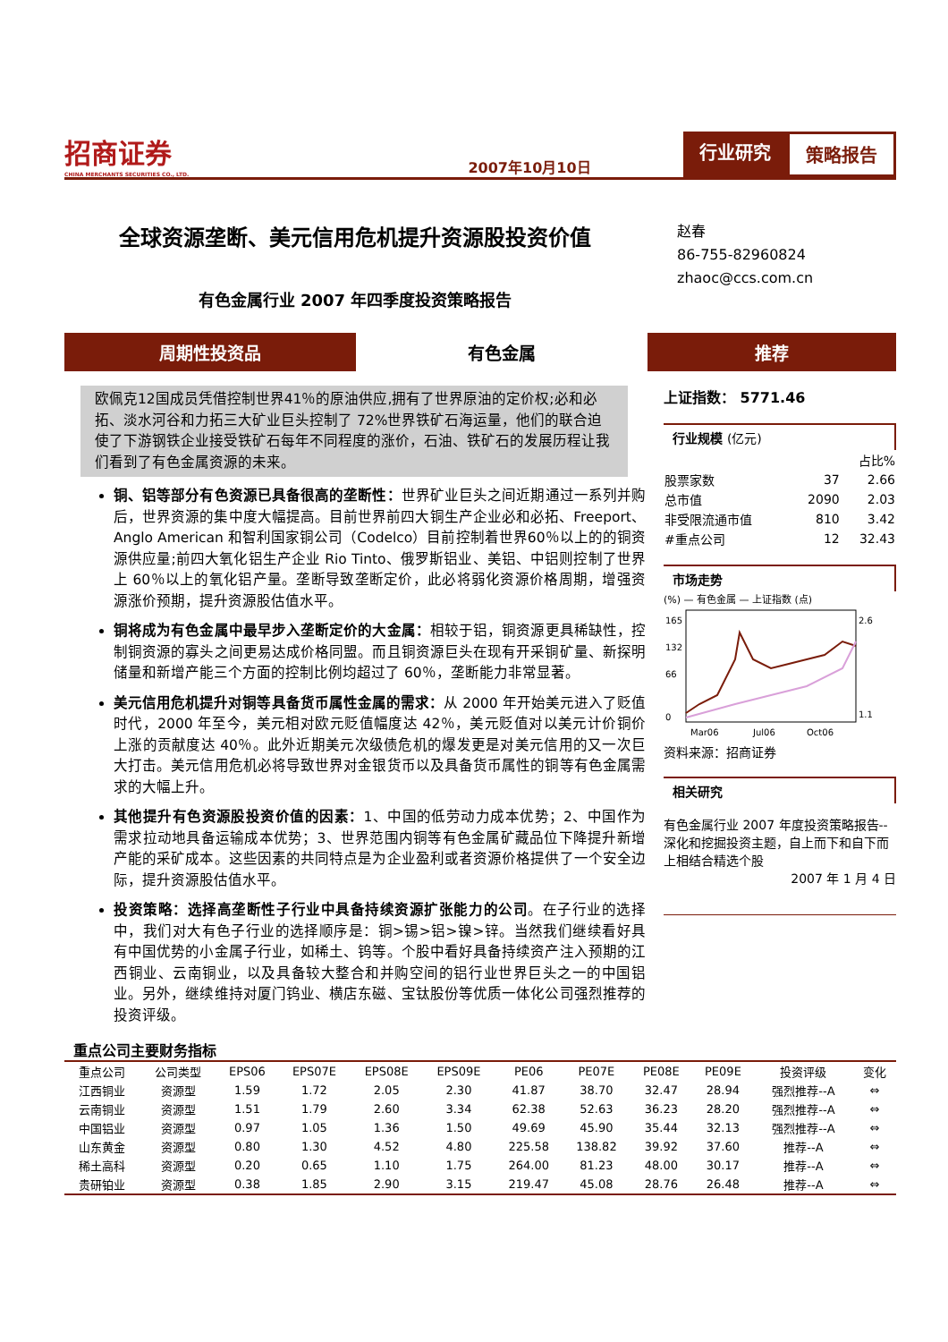招商证券
CHINA MERCHANTS SECURITIES CO., LTD.
2007年10月10日
行业研究 策略报告
全球资源垄断、美元信用危机提升资源股投资价值
有色金属行业 2007 年四季度投资策略报告
赵春
86-755-82960824
zhaoc@ccs.com.cn
周期性投资品 有色金属 推荐
欧佩克12国成员凭借控制世界41％的原油供应,拥有了世界原油的定价权;必和必拓、淡水河谷和力拓三大矿业巨头控制了 72%世界铁矿石海运量，他们的联合迫使了下游钢铁企业接受铁矿石每年不同程度的涨价，石油、铁矿石的发展历程让我们看到了有色金属资源的未来。
铜、铝等部分有色资源已具备很高的垄断性：世界矿业巨头之间近期通过一系列并购后，世界资源的集中度大幅提高。目前世界前四大铜生产企业必和必拓、Freeport、Anglo American 和智利国家铜公司（Codelco）目前控制着世界60％以上的的铜资源供应量;前四大氧化铝生产企业 Rio Tinto、俄罗斯铝业、美铝、中铝则控制了世界上 60％以上的氧化铝产量。垄断导致垄断定价，此必将弱化资源价格周期，增强资源涨价预期，提升资源股估值水平。
铜将成为有色金属中最早步入垄断定价的大金属：相较于铝，铜资源更具稀缺性，控制铜资源的寡头之间更易达成价格同盟。而且铜资源巨头在现有开采铜矿量、新探明储量和新增产能三个方面的控制比例均超过了 60％，垄断能力非常显著。
美元信用危机提升对铜等具备货币属性金属的需求：从 2000 年开始美元进入了贬值时代，2000 年至今，美元相对欧元贬值幅度达 42％，美元贬值对以美元计价铜价上涨的贡献度达 40％。此外近期美元次级债危机的爆发更是对美元信用的又一次巨大打击。美元信用危机必将导致世界对金银货币以及具备货币属性的铜等有色金属需求的大幅上升。
其他提升有色资源股投资价值的因素：1、中国的低劳动力成本优势；2、中国作为需求拉动地具备运输成本优势；3、世界范围内铜等有色金属矿藏品位下降提升新增产能的采矿成本。这些因素的共同特点是为企业盈利或者资源价格提供了一个安全边际，提升资源股估值水平。
投资策略：选择高垄断性子行业中具备持续资源扩张能力的公司。在子行业的选择中，我们对大有色子行业的选择顺序是：铜>锡>铝>镍>锌。当然我们继续看好具有中国优势的小金属子行业，如稀土、钨等。个股中看好具备持续资产注入预期的江西铜业、云南铜业，以及具备较大整合和并购空间的铝行业世界巨头之一的中国铝业。另外，继续维持对厦门钨业、横店东磁、宝钛股份等优质一体化公司强烈推荐的投资评级。
上证指数： 5771.46
行业规模 (亿元)
| | | 占比% |
| 股票家数 | 37 | 2.66 |
| 总市值 | 2090 | 2.03 |
| 非受限流通市值 | 810 | 3.42 |
| #重点公司 | 12 | 32.43 |
市场走势
(%) — 有色金属 — 上证指数 (点)
165
132
66
0
2.6
1.1
Mar06
Jul06
Oct06
资料来源：招商证券
相关研究
有色金属行业 2007 年度投资策略报告--深化和挖掘投资主题，自上而下和自下而上相结合精选个股
2007 年 1 月 4 日
重点公司主要财务指标
| 重点公司 | 公司类型 | EPS06 | EPS07E | EPS08E | EPS09E | PE06 | PE07E | PE08E | PE09E | 投资评级 | 变化 |
| --- | --- | --- | --- | --- | --- | --- | --- | --- | --- | --- | --- |
| 江西铜业 | 资源型 | 1.59 | 1.72 | 2.05 | 2.30 | 41.87 | 38.70 | 32.47 | 28.94 | 强烈推荐--A | ⇔ |
| 云南铜业 | 资源型 | 1.51 | 1.79 | 2.60 | 3.34 | 62.38 | 52.63 | 36.23 | 28.20 | 强烈推荐--A | ⇔ |
| 中国铝业 | 资源型 | 0.97 | 1.05 | 1.36 | 1.50 | 49.69 | 45.90 | 35.44 | 32.13 | 强烈推荐--A | ⇔ |
| 山东黄金 | 资源型 | 0.80 | 1.30 | 4.52 | 4.80 | 225.58 | 138.82 | 39.92 | 37.60 | 推荐--A | ⇔ |
| 稀土高科 | 资源型 | 0.20 | 0.65 | 1.10 | 1.75 | 264.00 | 81.23 | 48.00 | 30.17 | 推荐--A | ⇔ |
| 贵研铂业 | 资源型 | 0.38 | 1.85 | 2.90 | 3.15 | 219.47 | 45.08 | 28.76 | 26.48 | 推荐--A | ⇔ |